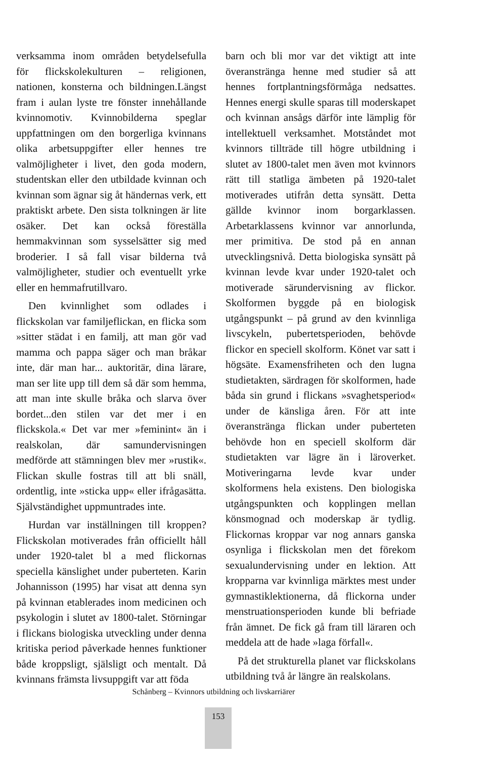verksamma inom områden betydelsefulla för flickskolekulturen – religionen, nationen, konsterna och bildningen.Längst fram i aulan lyste tre fönster innehållande kvinnomotiv. Kvinnobilderna speglar uppfattningen om den borgerliga kvinnans olika arbetsuppgifter eller hennes tre valmöjligheter i livet, den goda modern, studentskan eller den utbildade kvinnan och kvinnan som ägnar sig åt händernas verk, ett praktiskt arbete. Den sista tolkningen är lite osäker. Det kan också föreställa hemmakvinnan som sysselsätter sig med broderier. I så fall visar bilderna två valmöjligheter, studier och eventuellt yrke eller en hemmafrutillvaro.
Den kvinnlighet som odlades i flickskolan var familjeflickan, en flicka som »sitter städat i en familj, att man gör vad mamma och pappa säger och man bråkar inte, där man har... auktoritär, dina lärare, man ser lite upp till dem så där som hemma, att man inte skulle bråka och slarva över bordet...den stilen var det mer i en flickskola.« Det var mer »feminint« än i realskolan, där samundervisningen medförde att stämningen blev mer »rustik«. Flickan skulle fostras till att bli snäll, ordentlig, inte »sticka upp« eller ifrågasätta. Självständighet uppmuntrades inte.
Hurdan var inställningen till kroppen? Flickskolan motiverades från officiellt håll under 1920-talet bl a med flickornas speciella känslighet under puberteten. Karin Johannisson (1995) har visat att denna syn på kvinnan etablerades inom medicinen och psykologin i slutet av 1800-talet. Störningar i flickans biologiska utveckling under denna kritiska period påverkade hennes funktioner både kroppsligt, själsligt och mentalt. Då kvinnans främsta livsuppgift var att föda
barn och bli mor var det viktigt att inte överanstränga henne med studier så att hennes fortplantningsförmåga nedsattes. Hennes energi skulle sparas till moderskapet och kvinnan ansågs därför inte lämplig för intellektuell verksamhet. Motståndet mot kvinnors tillträde till högre utbildning i slutet av 1800-talet men även mot kvinnors rätt till statliga ämbeten på 1920-talet motiverades utifrån detta synsätt. Detta gällde kvinnor inom borgarklassen. Arbetarklassens kvinnor var annorlunda, mer primitiva. De stod på en annan utvecklingsnivå. Detta biologiska synsätt på kvinnan levde kvar under 1920-talet och motiverade särundervisning av flickor. Skolformen byggde på en biologisk utgångspunkt – på grund av den kvinnliga livscykeln, pubertetsperioden, behövde flickor en speciell skolform. Könet var satt i högsäte. Examensfriheten och den lugna studietakten, särdragen för skolformen, hade båda sin grund i flickans »svaghetsperiod« under de känsliga åren. För att inte överanstränga flickan under puberteten behövde hon en speciell skolform där studietakten var lägre än i läroverket. Motiveringarna levde kvar under skolformens hela existens. Den biologiska utgångspunkten och kopplingen mellan könsmognad och moderskap är tydlig. Flickornas kroppar var nog annars ganska osynliga i flickskolan men det förekom sexualundervisning under en lektion. Att kropparna var kvinnliga märktes mest under gymnastiklektionerna, då flickorna under menstruationsperioden kunde bli befriade från ämnet. De fick gå fram till läraren och meddela att de hade »laga förfall«.
På det strukturella planet var flickskolans utbildning två år längre än realskolans.
Schånberg – Kvinnors utbildning och livskarriärer
153